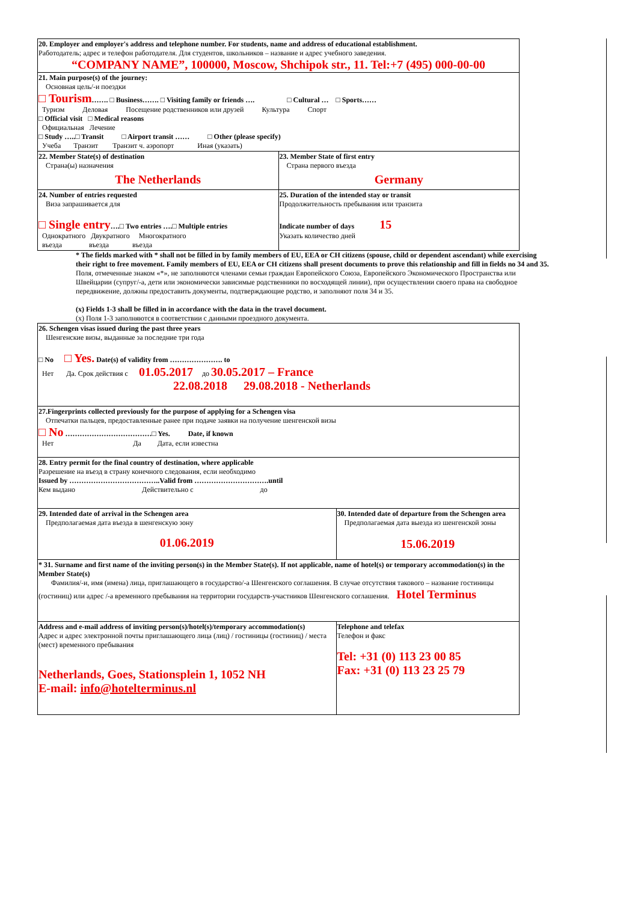| 20. Employer and employer's address and telephone number. For students, name and address of educational establishment. Работодатель; адрес и телефон работодателя. Для студентов, школьников – название и адрес учебного заведения. “COMPANY NAME”, 100000, Moscow, Shchipok str., 11. Tel:+7 (495) 000-00-00 | |
| 21. Main purpose(s) of the journey: Основная цель/-и поездки □ Tourism ……. □ Business……. □ Visiting family or friends …. □ Cultural … □ Sports…… Туризм Деловая Посещение родственников или друзей Культура Спорт □ Official visit □ Medical reasons Официальная Лечение □ Study …..□ Transit □ Airport transit …… □ Other (please specify) Учеба Транзит Транзит ч. аэропорт Иная (указать) | |
| 22. Member State(s) of destination Страна(ы) назначения The Netherlands | 23. Member State of first entry Страна первого въезда Germany |
| 24. Number of entries requested Виза запрашивается для □ Single entry ….□ Two entries ….□ Multiple entries Однократного Двукратного Многократного въезда въезда въезда | 25. Duration of the intended stay or transit Продолжительность пребывания или транзита Indicate number of days 15 Указать количество дней |
* The fields marked with * shall not be filled in by family members of EU, EEA or CH citizens (spouse, child or dependent ascendant) while exercising their right to free movement. Family members of EU, EEA or CH citizens shall present documents to prove this relationship and fill in fields no 34 and 35.
Поля, отмеченные знаком «*», не заполняются членами семьи граждан Европейского Союза, Европейского Экономического Пространства или Швейцарии (супруг/-а, дети или экономически зависимые родственники по восходящей линии), при осуществлении своего права на свободное передвижение, должны предоставить документы, подтверждающие родство, и заполняют поля 34 и 35.
(x) Fields 1-3 shall be filled in in accordance with the data in the travel document.
(x) Поля 1-3 заполняются в соответствии с данными проездного документа.
| 26. Schengen visas issued during the past three years Шенгенские визы, выданные за последние три года □ No □ Yes. Date(s) of validity from …………………. to Нет Да. Срок действия с 01.05.2017 до 30.05.2017 – France 22.08.2018 29.08.2018 - Netherlands | |
| 27.Fingerprints collected previously for the purpose of applying for a Schengen visa Отпечатки пальцев, предоставленные ранее при подаче заявки на получение шенгенской визы □ No ………………………………□ Yes. Date, if known Нет Да Дата, если известна | |
| 28. Entry permit for the final country of destination, where applicable Разрешение на въезд в страну конечного следования, если необходимо Issued by ………………………………..Valid from ………………………….until Кем выдано Действительно с до | |
| 29. Intended date of arrival in the Schengen area Предполагаемая дата въезда в шенгенскую зону 01.06.2019 | 30. Intended date of departure from the Schengen area Предполагаемая дата выезда из шенгенской зоны 15.06.2019 |
| * 31. Surname and first name of the inviting person(s) in the Member State(s). If not applicable, name of hotel(s) or temporary accommodation(s) in the Member State(s) Фамилия/-и, имя (имена) лица, приглашающего в государство/-а Шенгенского соглашения. В случае отсутствия такового – название гостиницы (гостиниц) или адрес /-а временного пребывания на территории государств-участников Шенгенского соглашения. Hotel Terminus | |
| Address and e-mail address of inviting person(s)/hotel(s)/temporary accommodation(s) Адрес и адрес электронной почты приглашающего лица (лиц) / гостиницы (гостиниц) / места (мест) временного пребывания Netherlands, Goes, Stationsplein 1, 1052 NH E-mail: info@hotelterminus.nl | Telephone and telefax Телефон и факс Tel: +31 (0) 113 23 00 85 Fax: +31 (0) 113 23 25 79 |